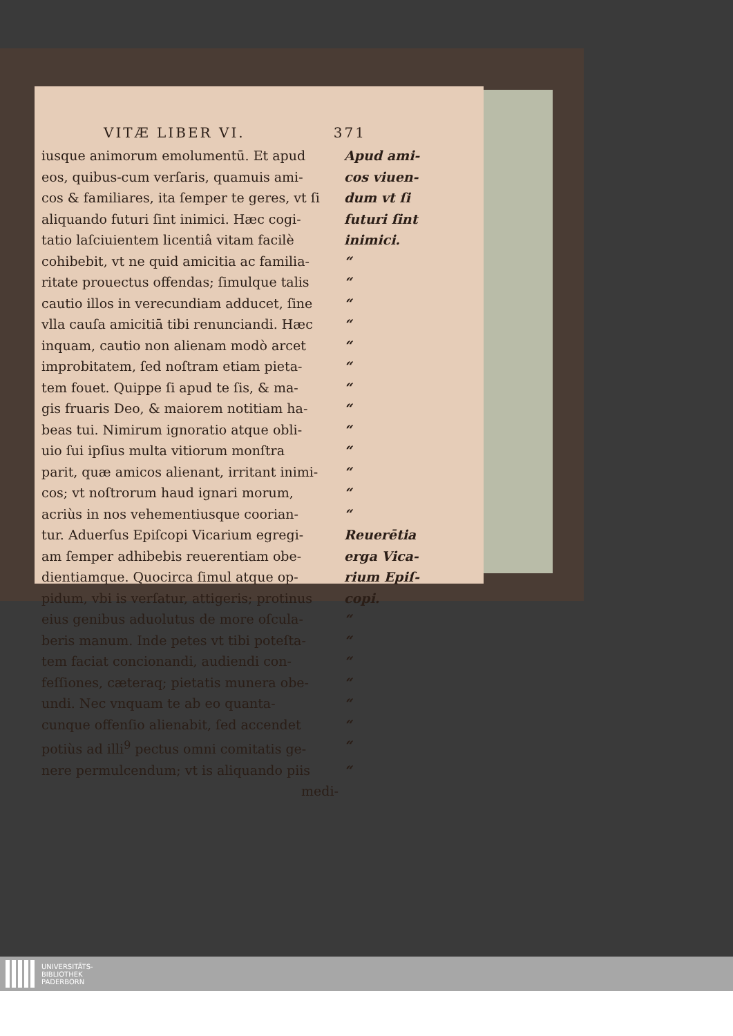VITÆ LIBER VI. 371
iusque animorum emolumentū. Et apud Apud ami-
eos, quibus-cum verſaris, quamuis ami-
cos viuen-
cos & familiares, ita ſemper te geres, vt ſi
dum vt ſi
aliquando futuri ſint inimici. Hæc cogi-
futuri ſint
tatio laſciuientem licentiâ vitam facilè
inimici.
cohibebit, vt ne quid amicitia ac familia-
“
ritate prouectus offendas; ſimulque talis
“
cautio illos in verecundiam adducet, ſine
“
vlla cauſa amicitiā tibi renunciandi. Hæc
“
inquam, cautio non alienam modò arcet “
improbitatem, ſed noſtram etiam pieta-
“
tem fouet. Quippe ſi apud te ſis, & ma-
“
gis fruaris Deo, & maiorem notitiam ha-
“
beas tui. Nimirum ignoratio atque obli-
“
uio ſui ipſius multa vitiorum monſtra “
parit, quæ amicos alienant, irritant inimi-
“
cos; vt noſtrorum haud ignari morum, “
acriùs in nos vehementiusque coorian- “
tur. Aduerſus Epiſcopi Vicarium egregi-
Reuerētia
am ſemper adhibebis reuerentiam obe- erga Vica-
dientiamque. Quocirca ſimul atque op- rium Epiſ-
pidum, vbi is verſatur, attigeris; protinus
copi.
eius genibus aduolutus de more oſcula-
“
beris manum. Inde petes vt tibi poteſta-
“
tem faciat concionandi, audiendi con- “
feſſiones, cæteraq; pietatis munera obe-
“
undi. Nec vnquam te ab eo quanta- “
cunque offenſio alienabit, ſed accendet
“
potiùs ad illi<sup>9</sup> pectus omni comitatis ge-
“
nere permulcendum; vt is aliquando piis
“
medi-
UNIVERSITÄTS-
BIBLIOTHEK
PADERBORN